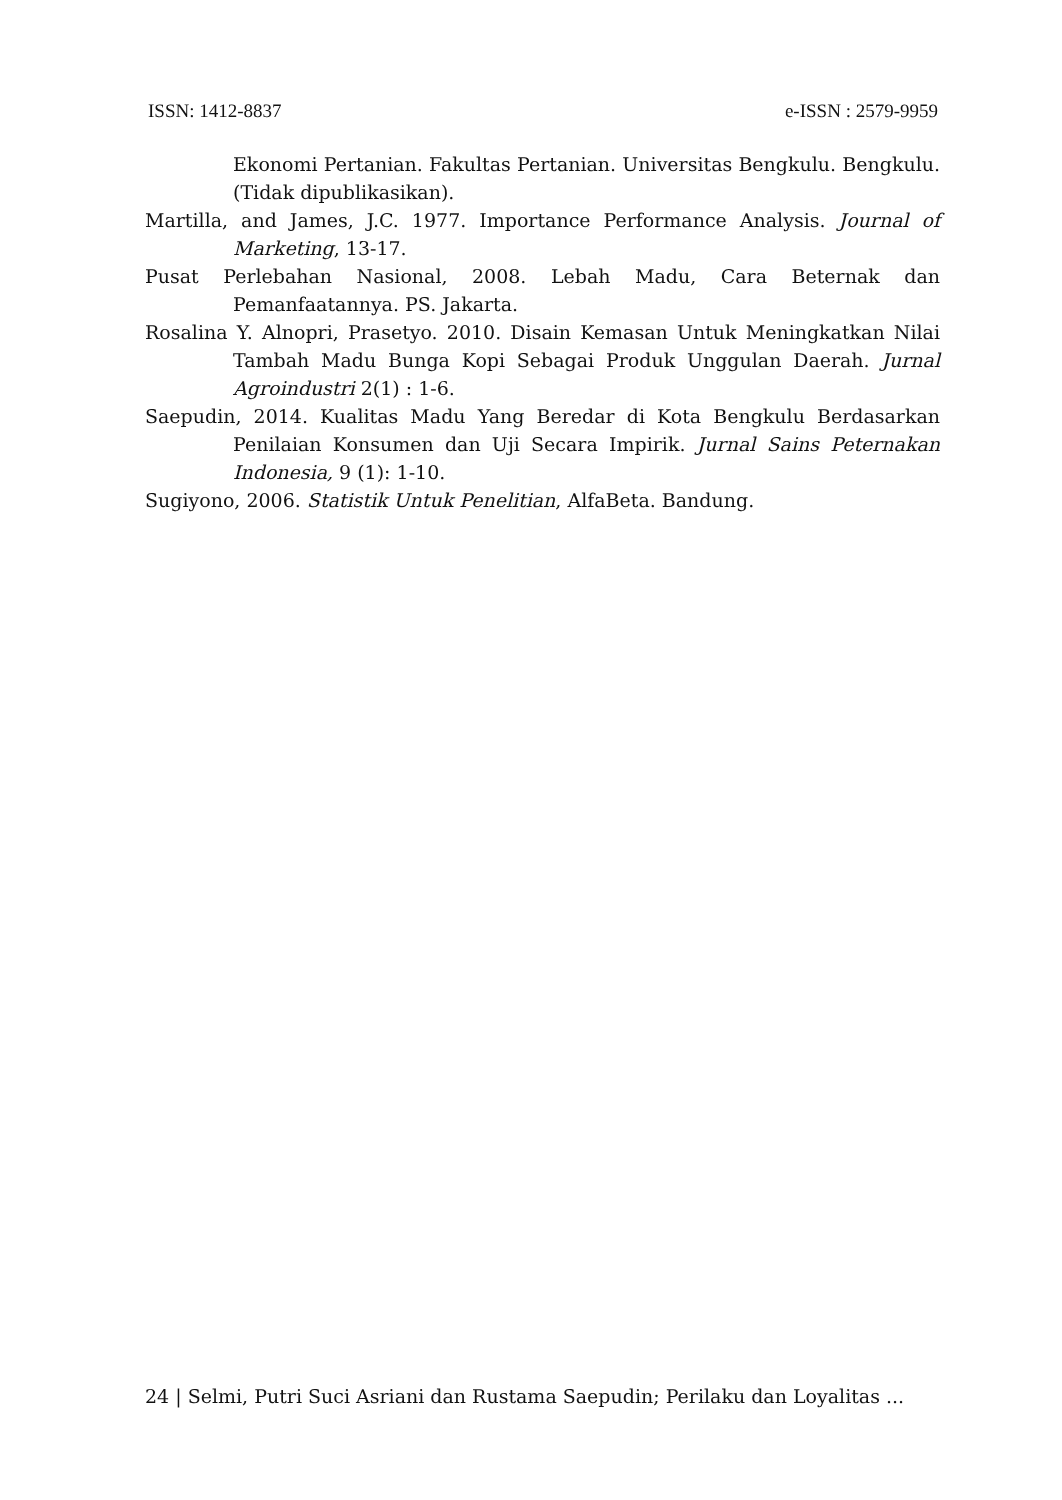ISSN: 1412-8837 e-ISSN : 2579-9959
Ekonomi Pertanian. Fakultas Pertanian. Universitas Bengkulu. Bengkulu. (Tidak dipublikasikan).
Martilla, and James, J.C. 1977. Importance Performance Analysis. Journal of Marketing, 13-17.
Pusat Perlebahan Nasional, 2008. Lebah Madu, Cara Beternak dan Pemanfaatannya. PS. Jakarta.
Rosalina Y. Alnopri, Prasetyo. 2010. Disain Kemasan Untuk Meningkatkan Nilai Tambah Madu Bunga Kopi Sebagai Produk Unggulan Daerah. Jurnal Agroindustri 2(1) : 1-6.
Saepudin, 2014. Kualitas Madu Yang Beredar di Kota Bengkulu Berdasarkan Penilaian Konsumen dan Uji Secara Impirik. Jurnal Sains Peternakan Indonesia, 9 (1): 1-10.
Sugiyono, 2006. Statistik Untuk Penelitian, AlfaBeta. Bandung.
24 | Selmi, Putri Suci Asriani dan Rustama Saepudin; Perilaku dan Loyalitas ...